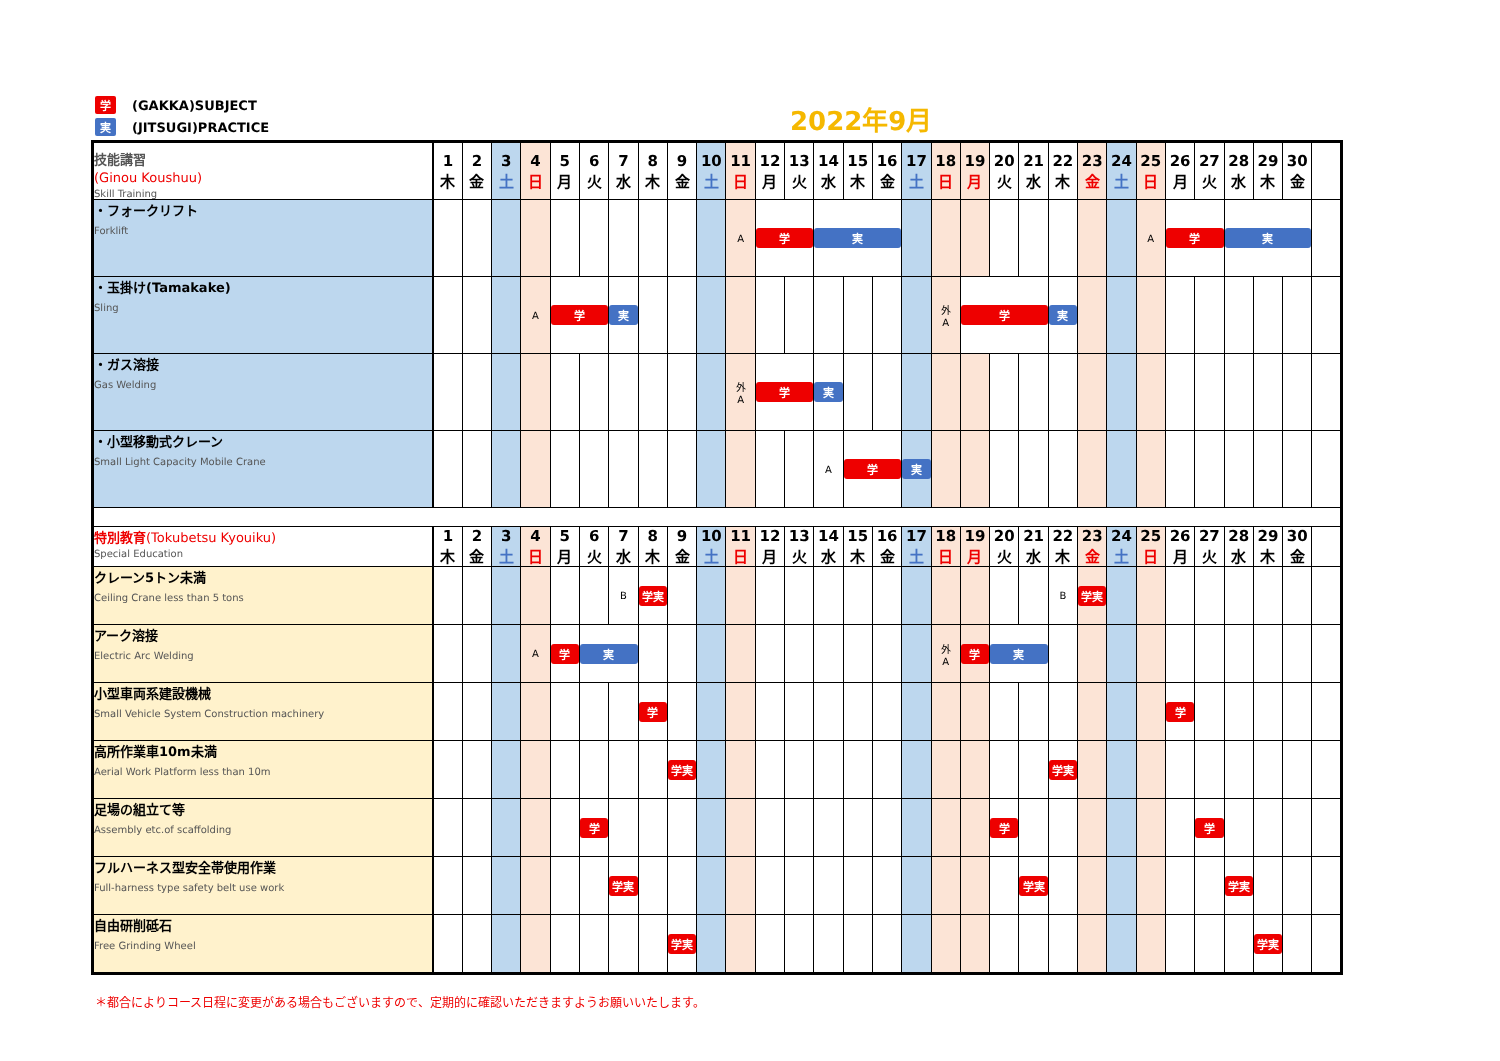学 (GAKKA)SUBJECT
実 (JITSUGI)PRACTICE
2022年9月
| 技能講習 (Ginou Koushuu) Skill Training | 1 木 | 2 金 | 3 土 | 4 日 | 5 月 | 6 火 | 7 水 | 8 木 | 9 金 | 10 土 | 11 日 | 12 月 | 13 火 | 14 水 | 15 木 | 16 金 | 17 土 | 18 日 | 19 月 | 20 火 | 21 水 | 22 木 | 23 金 | 24 土 | 25 日 | 26 月 | 27 火 | 28 水 | 29 木 | 30 金 | |
| ・フォークリフト Forklift | | | | | | | | | | | A | 学 | | 実 | | | | | | | | | | | A | 学 | | 実 | | | |
| ・玉掛け(Tamakake) Sling | | | | A | 学 | | 実 | | | | | | | | | | | 外 A | 学 | | | 実 | | | | | | | | | |
| ・ガス溶接 Gas Welding | | | | | | | | | | | 外 A | 学 | | 実 | | | | | | | | | | | | | | | | | |
| ・小型移動式クレーン Small Light Capacity Mobile Crane | | | | | | | | | | | | | | A | 学 | | 実 | | | | | | | | | | | | | | |
| 特別教育 (Tokubetsu Kyouiku) Special Education | 1 木 | 2 金 | 3 土 | 4 日 | 5 月 | 6 火 | 7 水 | 8 木 | 9 金 | 10 土 | 11 日 | 12 月 | 13 火 | 14 水 | 15 木 | 16 金 | 17 土 | 18 日 | 19 月 | 20 火 | 21 水 | 22 木 | 23 金 | 24 土 | 25 日 | 26 月 | 27 火 | 28 水 | 29 木 | 30 金 | |
| クレーン5トン未満 Ceiling Crane less than 5 tons | | | | | | | B | 学実 | | | | | | | | | | | | | | B | 学実 | | | | | | | | |
| アーク溶接 Electric Arc Welding | | | | A | 学 | 実 | | | | | | | | | | | | 外 A | 学 | 実 | | | | | | | | | | | |
| 小型車両系建設機械 Small Vehicle System Construction machinery | | | | | | | | 学 | | | | | | | | | | | | | | | | | | 学 | | | | | |
| 高所作業車10m未満 Aerial Work Platform less than 10m | | | | | | | | | 学実 | | | | | | | | | | | | | 学実 | | | | | | | | | |
| 足場の組立て等 Assembly etc.of scaffolding | | | | | | 学 | | | | | | | | | | | | | | 学 | | | | | | | 学 | | | | |
| フルハーネス型安全帯使用作業 Full-harness type safety belt use work | | | | | | | 学実 | | | | | | | | | | | | | | 学実 | | | | | | | 学実 | | | |
| 自由研削砥石 Free Grinding Wheel | | | | | | | | | 学実 | | | | | | | | | | | | | | | | | | | | 学実 | | |
＊都合によりコース日程に変更がある場合もございますので、定期的に確認いただきますようお願いいたします。